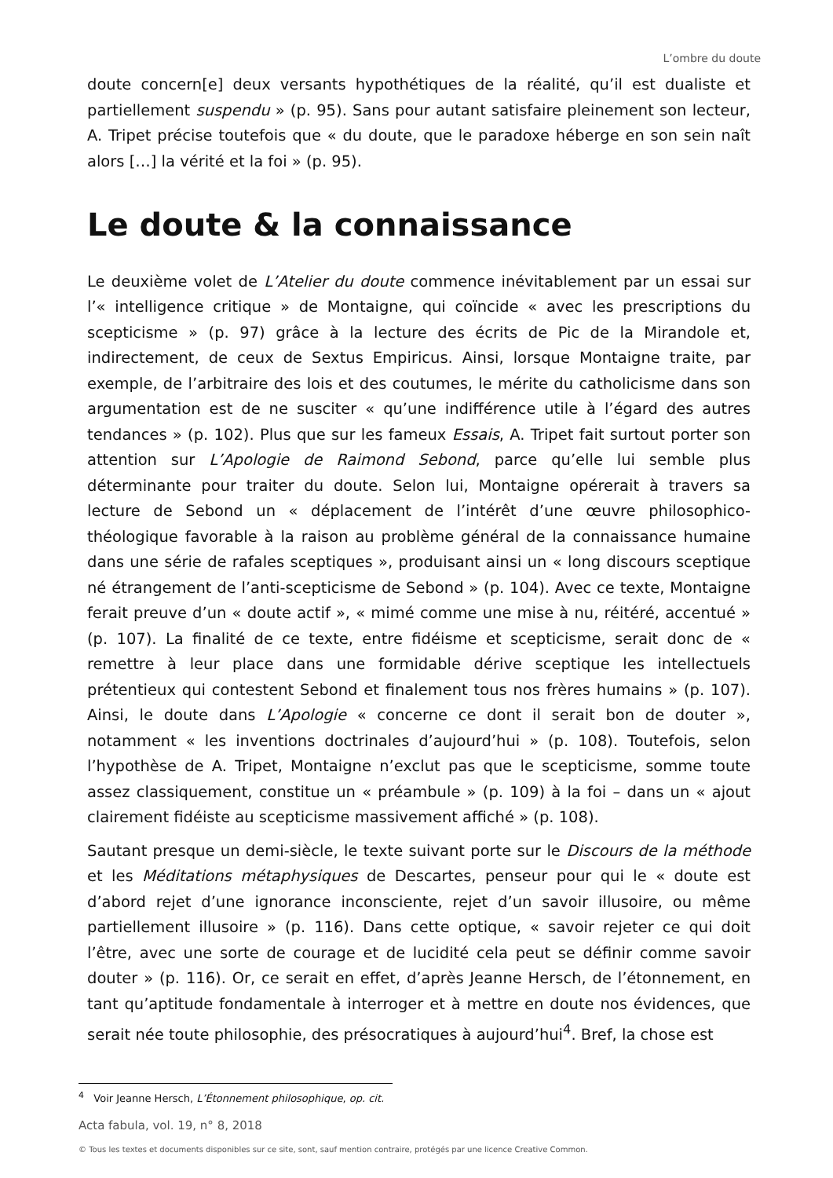L’ombre du doute
doute concern[e] deux versants hypothétiques de la réalité, qu’il est dualiste et partiellement suspendu » (p. 95). Sans pour autant satisfaire pleinement son lecteur, A. Tripet précise toutefois que « du doute, que le paradoxe héberge en son sein naît alors […] la vérité et la foi » (p. 95).
Le doute & la connaissance
Le deuxième volet de L’Atelier du doute commence inévitablement par un essai sur l’« intelligence critique » de Montaigne, qui coïncide « avec les prescriptions du scepticisme » (p. 97) grâce à la lecture des écrits de Pic de la Mirandole et, indirectement, de ceux de Sextus Empiricus. Ainsi, lorsque Montaigne traite, par exemple, de l’arbitraire des lois et des coutumes, le mérite du catholicisme dans son argumentation est de ne susciter « qu’une indifférence utile à l’égard des autres tendances » (p. 102). Plus que sur les fameux Essais, A. Tripet fait surtout porter son attention sur L’Apologie de Raimond Sebond, parce qu’elle lui semble plus déterminante pour traiter du doute. Selon lui, Montaigne opérerait à travers sa lecture de Sebond un « déplacement de l’intérêt d’une œuvre philosophico-théologique favorable à la raison au problème général de la connaissance humaine dans une série de rafales sceptiques », produisant ainsi un « long discours sceptique né étrangement de l’anti-scepticisme de Sebond » (p. 104). Avec ce texte, Montaigne ferait preuve d’un « doute actif », « mimé comme une mise à nu, réitéré, accentué » (p. 107). La finalité de ce texte, entre fidéisme et scepticisme, serait donc de « remettre à leur place dans une formidable dérive sceptique les intellectuels prétentieux qui contestent Sebond et finalement tous nos frères humains » (p. 107). Ainsi, le doute dans L’Apologie « concerne ce dont il serait bon de douter », notamment « les inventions doctrinales d’aujourd’hui » (p. 108). Toutefois, selon l’hypothèse de A. Tripet, Montaigne n’exclut pas que le scepticisme, somme toute assez classiquement, constitue un « préambule » (p. 109) à la foi – dans un « ajout clairement fidéiste au scepticisme massivement affiché » (p. 108).
Sautant presque un demi-siècle, le texte suivant porte sur le Discours de la méthode et les Méditations métaphysiques de Descartes, penseur pour qui le « doute est d’abord rejet d’une ignorance inconsciente, rejet d’un savoir illusoire, ou même partiellement illusoire » (p. 116). Dans cette optique, « savoir rejeter ce qui doit l’être, avec une sorte de courage et de lucidité cela peut se définir comme savoir douter » (p. 116). Or, ce serait en effet, d’après Jeanne Hersch, de l’étonnement, en tant qu’aptitude fondamentale à interroger et à mettre en doute nos évidences, que serait née toute philosophie, des présocratiques à aujourd’hui<sup>4</sup>. Bref, la chose est
<sup>4</sup> Voir Jeanne Hersch, L’Étonnement philosophique, op. cit.
Acta fabula, vol. 19, n° 8, 2018
© Tous les textes et documents disponibles sur ce site, sont, sauf mention contraire, protégés par une licence Creative Common.